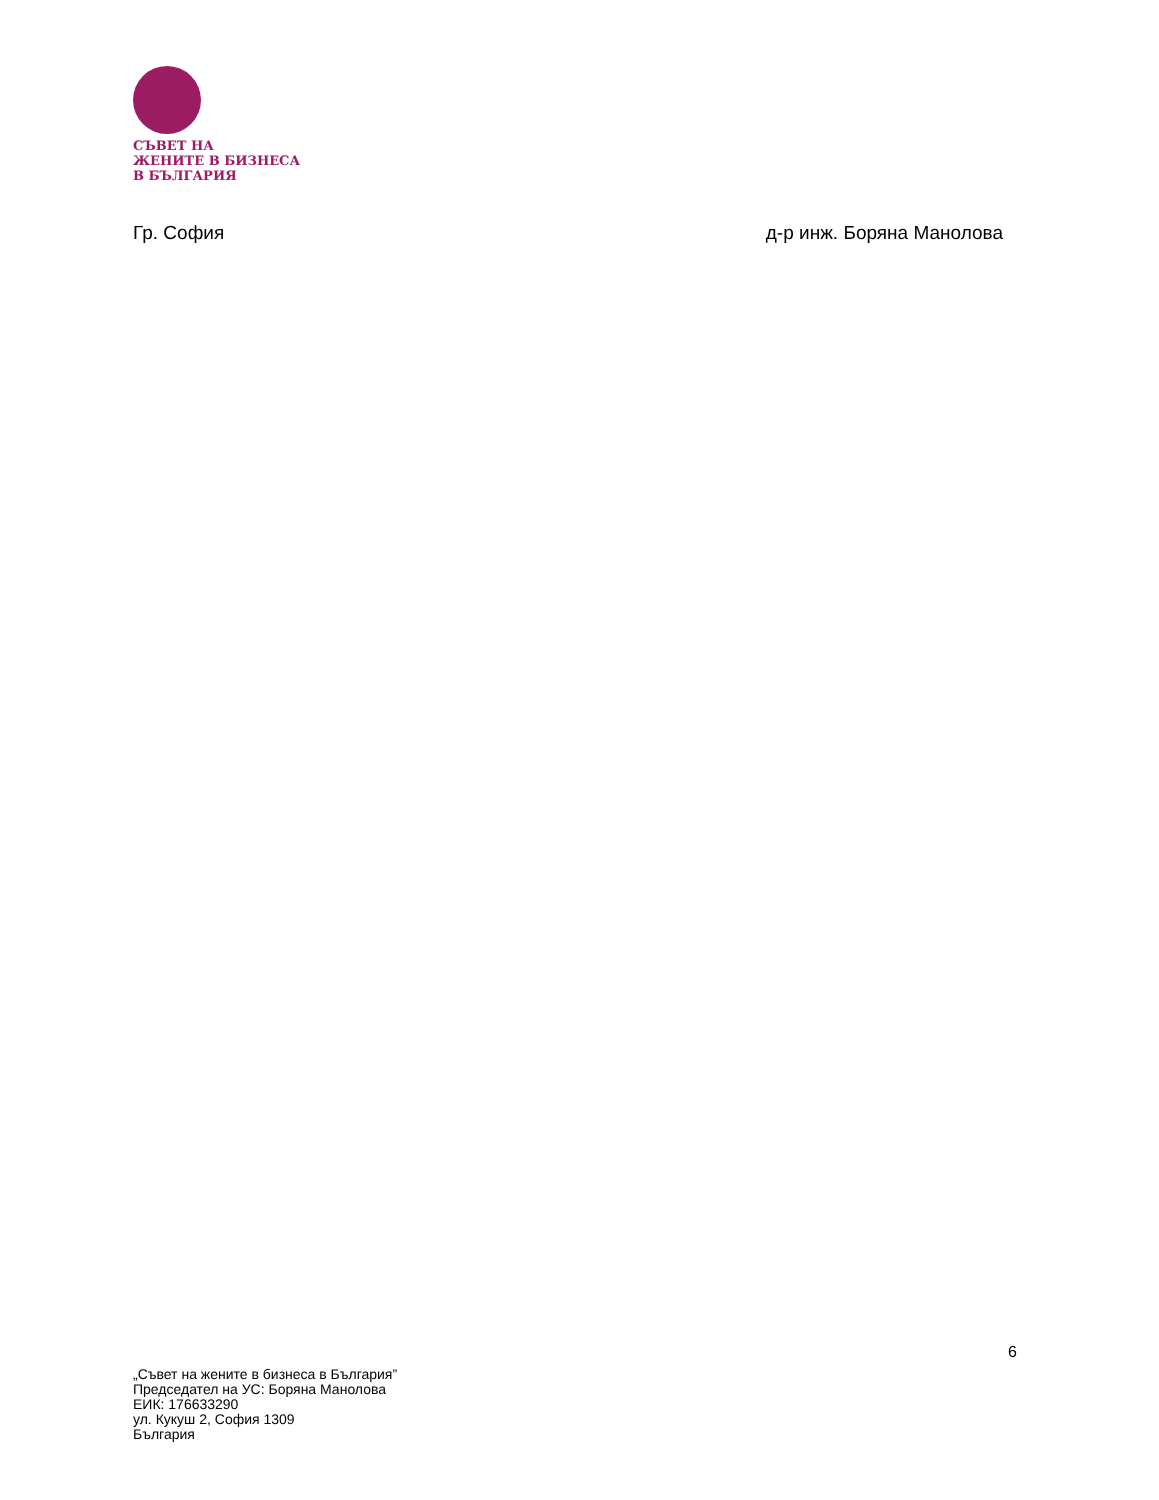СЪВЕТ НА
ЖЕНИТЕ В БИЗНЕСА
В БЪЛГАРИЯ
Гр. София д-р инж. Боряна Манолова
6
„Съвет на жените в бизнеса в България”
Председател на УС: Боряна Манолова
ЕИК: 176633290
ул. Кукуш 2, София 1309
България